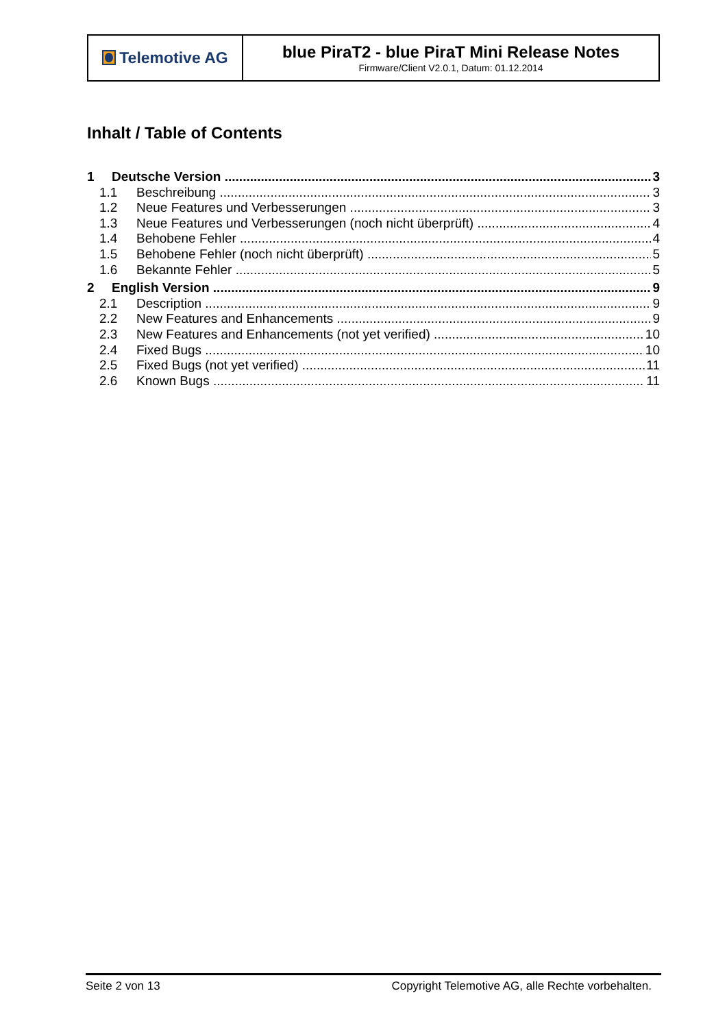| Telemotive AG | blue PiraT2 - blue PiraT Mini Release Notes Firmware/Client V2.0.1, Datum: 01.12.2014 |
Inhalt / Table of Contents
1 Deutsche Version 3
1.1 Beschreibung 3
1.2 Neue Features und Verbesserungen 3
1.3 Neue Features und Verbesserungen (noch nicht überprüft) 4
1.4 Behobene Fehler 4
1.5 Behobene Fehler (noch nicht überprüft) 5
1.6 Bekannte Fehler 5
2 English Version 9
2.1 Description 9
2.2 New Features and Enhancements 9
2.3 New Features and Enhancements (not yet verified) 10
2.4 Fixed Bugs 10
2.5 Fixed Bugs (not yet verified) 11
2.6 Known Bugs 11
Seite 2 von 13 Copyright Telemotive AG, alle Rechte vorbehalten.